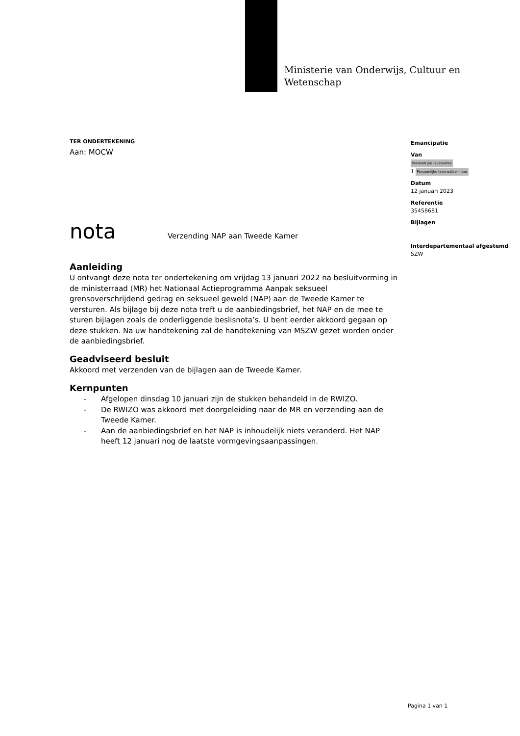Ministerie van Onderwijs, Cultuur en
Wetenschap
TER ONDERTEKENING
Aan: MOCW
nota Verzending NAP aan Tweede Kamer
Aanleiding
U ontvangt deze nota ter ondertekening om vrijdag 13 januari 2022 na besluitvorming in de ministerraad (MR) het Nationaal Actieprogramma Aanpak seksueel grensoverschrijdend gedrag en seksueel geweld (NAP) aan de Tweede Kamer te versturen. Als bijlage bij deze nota treft u de aanbiedingsbrief, het NAP en de mee te sturen bijlagen zoals de onderliggende beslisnota’s. U bent eerder akkoord gegaan op deze stukken. Na uw handtekening zal de handtekening van MSZW gezet worden onder de aanbiedingsbrief.
Geadviseerd besluit
Akkoord met verzenden van de bijlagen aan de Tweede Kamer.
Kernpunten
- Afgelopen dinsdag 10 januari zijn de stukken behandeld in de RWIZO.
- De RWIZO was akkoord met doorgeleiding naar de MR en verzending aan de Tweede Kamer.
- Aan de aanbiedingsbrief en het NAP is inhoudelijk niets veranderd. Het NAP heeft 12 januari nog de laatste vormgevingsaanpassingen.
Emancipatie
Van
Persoonl jke levenssfee
T Persoonlijke levenssfeer - bes
Datum
12 januari 2023
Referentie
35458681
Bijlagen
Interdepartementaal afgestemd
SZW
Pagina 1 van 1